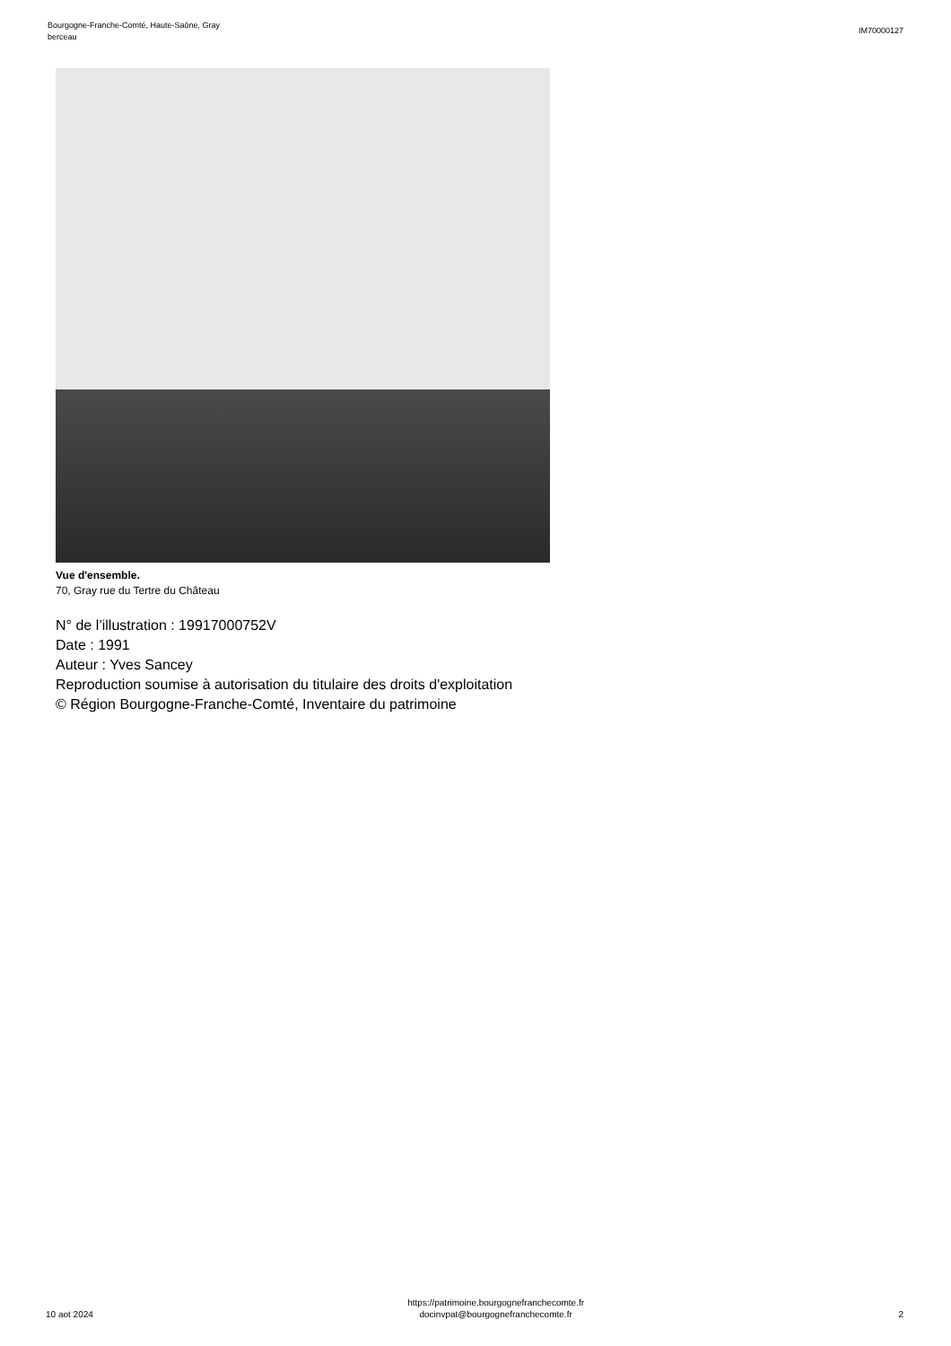Bourgogne-Franche-Comté, Haute-Saône, Gray
berceau
IM70000127
Vue d'ensemble.
70, Gray rue du Tertre du Château
N° de l’illustration : 19917000752V
Date : 1991
Auteur : Yves Sancey
Reproduction soumise à autorisation du titulaire des droits d'exploitation
© Région Bourgogne-Franche-Comté, Inventaire du patrimoine
10 aot 2024
https://patrimoine.bourgognefranchecomte.fr
docinvpat@bourgognefranchecomte.fr
2